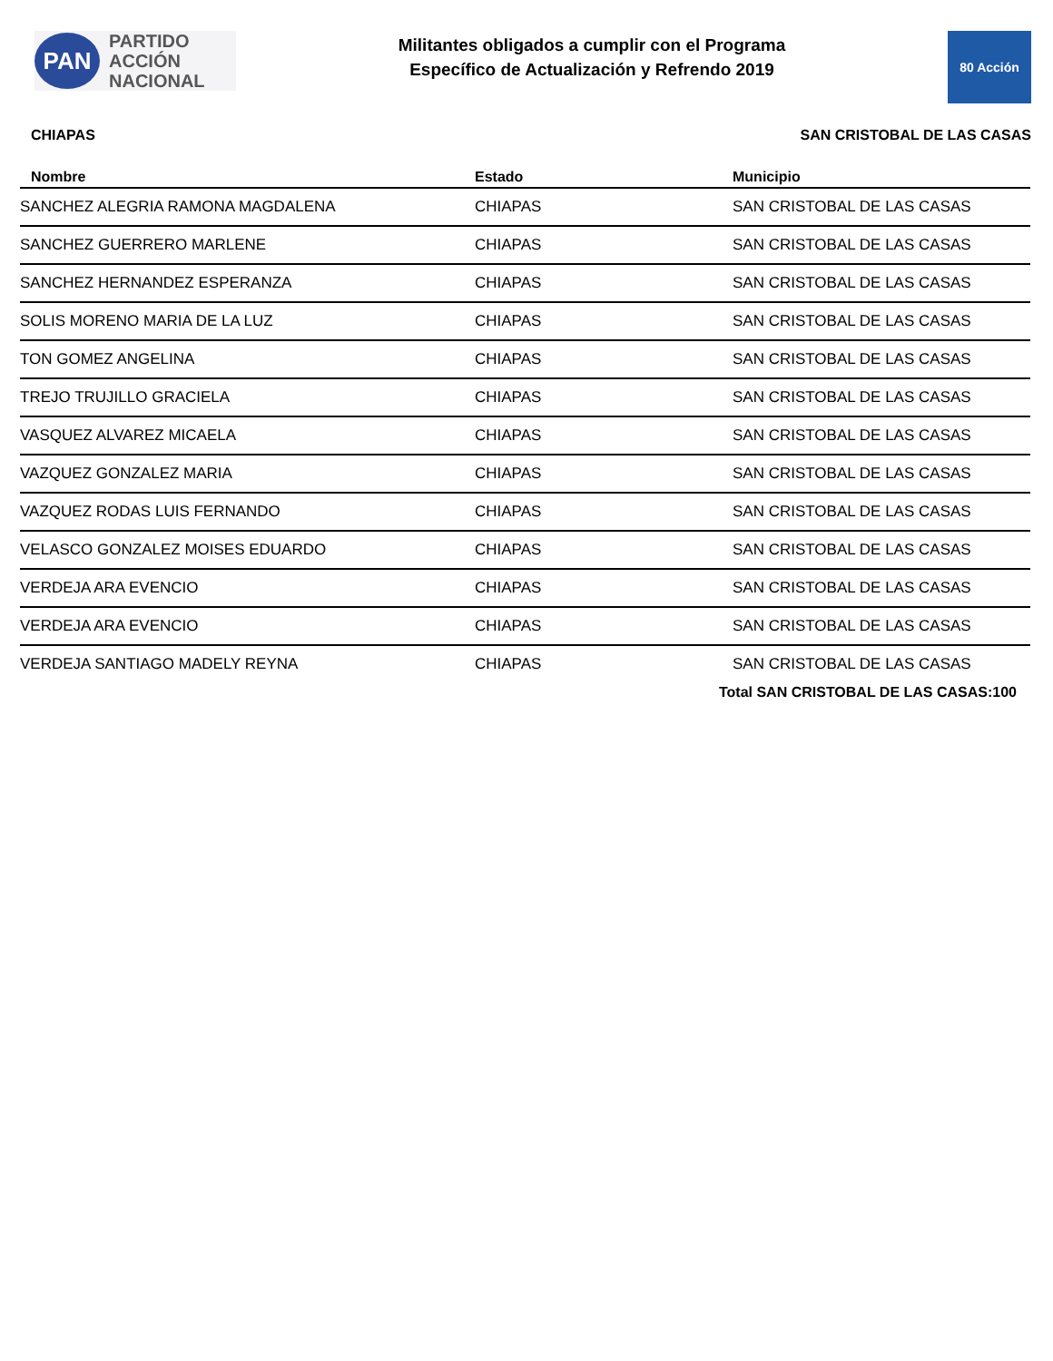PAN
PARTIDO
ACCIÓN
NACIONAL
Militantes obligados a cumplir con el Programa
Específico de Actualización y Refrendo 2019
80 Acción
CHIAPAS SAN CRISTOBAL DE LAS CASAS
| Nombre | Estado | Municipio |
| --- | --- | --- |
| SANCHEZ ALEGRIA RAMONA MAGDALENA | CHIAPAS | SAN CRISTOBAL DE LAS CASAS |
| SANCHEZ GUERRERO MARLENE | CHIAPAS | SAN CRISTOBAL DE LAS CASAS |
| SANCHEZ HERNANDEZ ESPERANZA | CHIAPAS | SAN CRISTOBAL DE LAS CASAS |
| SOLIS MORENO MARIA DE LA LUZ | CHIAPAS | SAN CRISTOBAL DE LAS CASAS |
| TON GOMEZ ANGELINA | CHIAPAS | SAN CRISTOBAL DE LAS CASAS |
| TREJO TRUJILLO GRACIELA | CHIAPAS | SAN CRISTOBAL DE LAS CASAS |
| VASQUEZ ALVAREZ MICAELA | CHIAPAS | SAN CRISTOBAL DE LAS CASAS |
| VAZQUEZ GONZALEZ MARIA | CHIAPAS | SAN CRISTOBAL DE LAS CASAS |
| VAZQUEZ RODAS LUIS FERNANDO | CHIAPAS | SAN CRISTOBAL DE LAS CASAS |
| VELASCO GONZALEZ MOISES EDUARDO | CHIAPAS | SAN CRISTOBAL DE LAS CASAS |
| VERDEJA ARA EVENCIO | CHIAPAS | SAN CRISTOBAL DE LAS CASAS |
| VERDEJA ARA EVENCIO | CHIAPAS | SAN CRISTOBAL DE LAS CASAS |
| VERDEJA SANTIAGO MADELY REYNA | CHIAPAS | SAN CRISTOBAL DE LAS CASAS |
Total SAN CRISTOBAL DE LAS CASAS:100